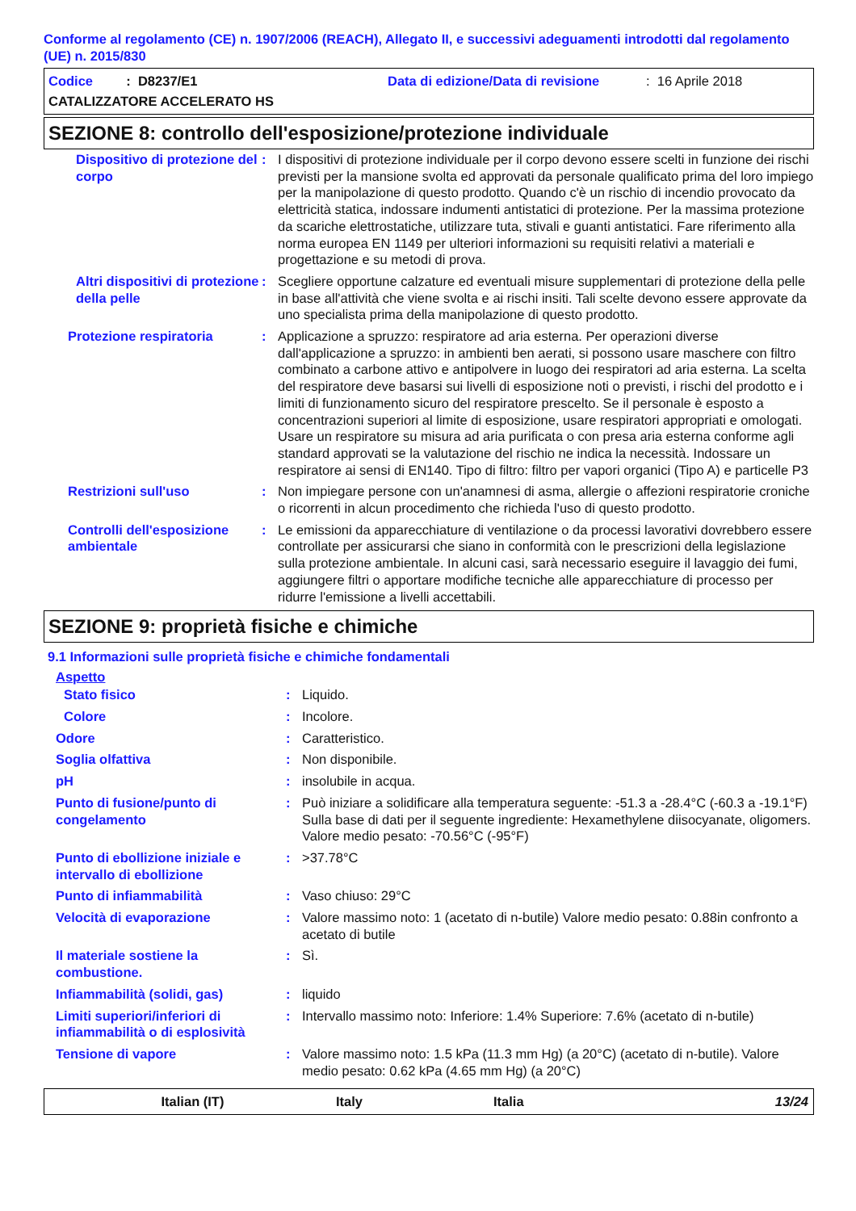Conforme al regolamento (CE) n. 1907/2006 (REACH), Allegato II, e successivi adeguamenti introdotti dal regolamento (UE) n. 2015/830
Codice : D8237/E1 Data di edizione/Data di revisione: 16 Aprile 2018
CATALIZZATORE ACCELERATO HS
SEZIONE 8: controllo dell'esposizione/protezione individuale
| Dispositivo di protezione del corpo | : | I dispositivi di protezione individuale per il corpo devono essere scelti in funzione dei rischi previsti per la mansione svolta ed approvati da personale qualificato prima del loro impiego per la manipolazione di questo prodotto. Quando c'è un rischio di incendio provocato da elettricità statica, indossare indumenti antistatici di protezione. Per la massima protezione da scariche elettrostatiche, utilizzare tuta, stivali e guanti antistatici. Fare riferimento alla norma europea EN 1149 per ulteriori informazioni su requisiti relativi a materiali e progettazione e su metodi di prova. |
| Altri dispositivi di protezione della pelle | : | Scegliere opportune calzature ed eventuali misure supplementari di protezione della pelle in base all'attività che viene svolta e ai rischi insiti. Tali scelte devono essere approvate da uno specialista prima della manipolazione di questo prodotto. |
| Protezione respiratoria | : | Applicazione a spruzzo: respiratore ad aria esterna. Per operazioni diverse dall'applicazione a spruzzo: in ambienti ben aerati, si possono usare maschere con filtro combinato a carbone attivo e antipolvere in luogo dei respiratori ad aria esterna. La scelta del respiratore deve basarsi sui livelli di esposizione noti o previsti, i rischi del prodotto e i limiti di funzionamento sicuro del respiratore prescelto. Se il personale è esposto a concentrazioni superiori al limite di esposizione, usare respiratori appropriati e omologati. Usare un respiratore su misura ad aria purificata o con presa aria esterna conforme agli standard approvati se la valutazione del rischio ne indica la necessità. Indossare un respiratore ai sensi di EN140. Tipo di filtro: filtro per vapori organici (Tipo A) e particelle P3 |
| Restrizioni sull'uso | : | Non impiegare persone con un'anamnesi di asma, allergie o affezioni respiratorie croniche o ricorrenti in alcun procedimento che richieda l'uso di questo prodotto. |
| Controlli dell'esposizione ambientale | : | Le emissioni da apparecchiature di ventilazione o da processi lavorativi dovrebbero essere controllate per assicurarsi che siano in conformità con le prescrizioni della legislazione sulla protezione ambientale. In alcuni casi, sarà necessario eseguire il lavaggio dei fumi, aggiungere filtri o apportare modifiche tecniche alle apparecchiature di processo per ridurre l'emissione a livelli accettabili. |
SEZIONE 9: proprietà fisiche e chimiche
9.1 Informazioni sulle proprietà fisiche e chimiche fondamentali
Aspetto
| Stato fisico | : | Liquido. |
| Colore | : | Incolore. |
| Odore | : | Caratteristico. |
| Soglia olfattiva | : | Non disponibile. |
| pH | : | insolubile in acqua. |
| Punto di fusione/punto di congelamento | : | Può iniziare a solidificare alla temperatura seguente: -51.3 a -28.4°C (-60.3 a -19.1°F) Sulla base di dati per il seguente ingrediente: Hexamethylene diisocyanate, oligomers. Valore medio pesato: -70.56°C (-95°F) |
| Punto di ebollizione iniziale e intervallo di ebollizione | : | >37.78°C |
| Punto di infiammabilità | : | Vaso chiuso: 29°C |
| Velocità di evaporazione | : | Valore massimo noto: 1 (acetato di n-butile) Valore medio pesato: 0.88in confronto a acetato di butile |
| Il materiale sostiene la combustione. | : | Sì. |
| Infiammabilità (solidi, gas) | : | liquido |
| Limiti superiori/inferiori di infiammabilità o di esplosività | : | Intervallo massimo noto: Inferiore: 1.4% Superiore: 7.6% (acetato di n-butile) |
| Tensione di vapore | : | Valore massimo noto: 1.5 kPa (11.3 mm Hg) (a 20°C) (acetato di n-butile). Valore medio pesato: 0.62 kPa (4.65 mm Hg) (a 20°C) |
Italian (IT) Italy Italia 13/24